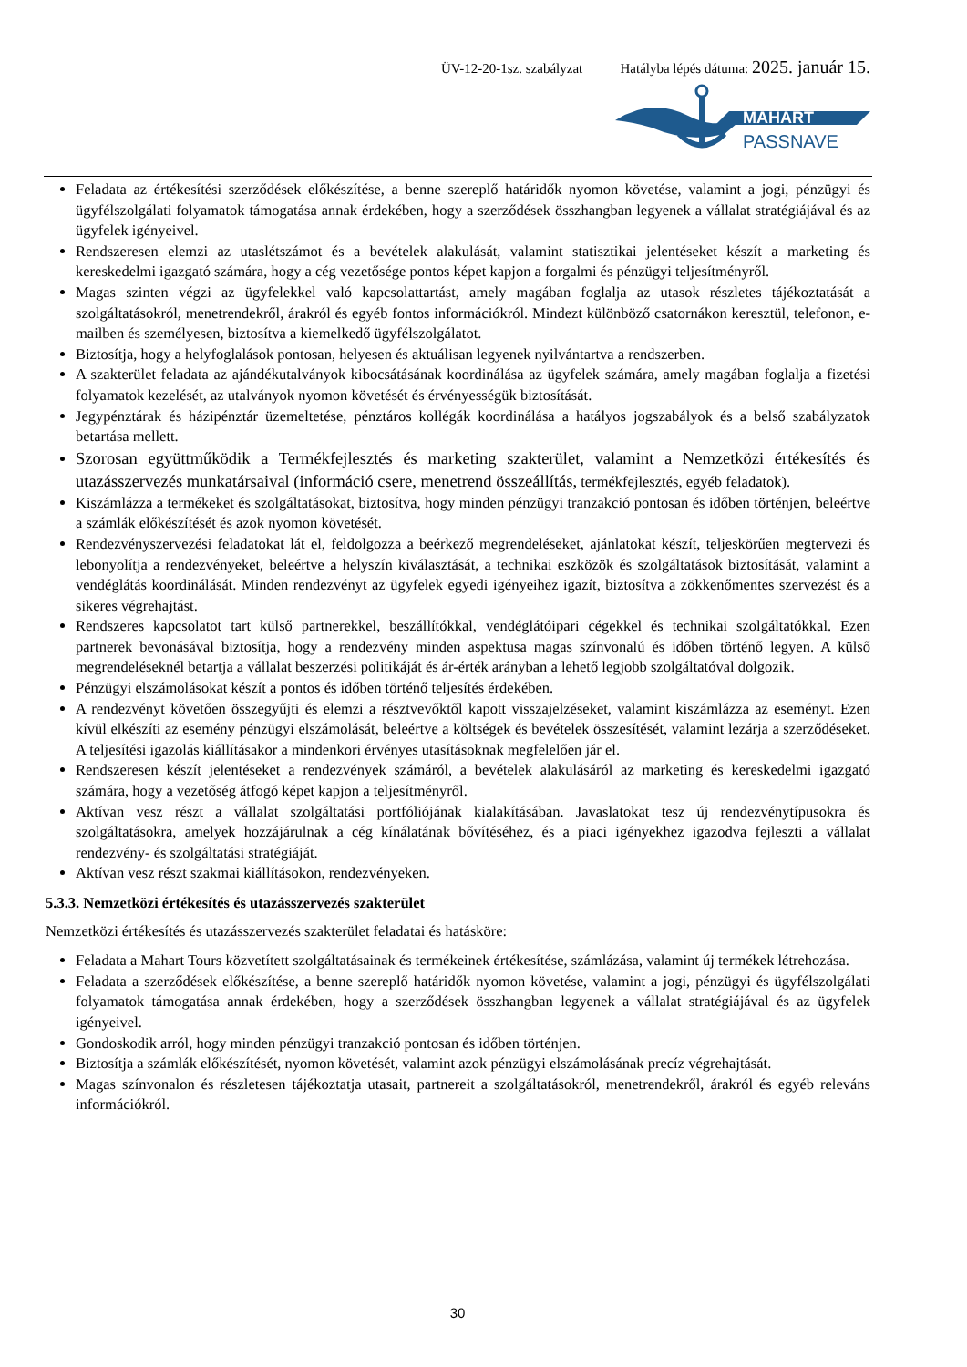ÜV-12-20-1sz. szabályzat Hatályba lépés dátuma: 2025. január 15.
MAHART
PASSNAVE
Feladata az értékesítési szerződések előkészítése, a benne szereplő határidők nyomon követése, valamint a jogi, pénzügyi és ügyfélszolgálati folyamatok támogatása annak érdekében, hogy a szerződések összhangban legyenek a vállalat stratégiájával és az ügyfelek igényeivel.
Rendszeresen elemzi az utaslétszámot és a bevételek alakulását, valamint statisztikai jelentéseket készít a marketing és kereskedelmi igazgató számára, hogy a cég vezetősége pontos képet kapjon a forgalmi és pénzügyi teljesítményről.
Magas szinten végzi az ügyfelekkel való kapcsolattartást, amely magában foglalja az utasok részletes tájékoztatását a szolgáltatásokról, menetrendekről, árakról és egyéb fontos információkról. Mindezt különböző csatornákon keresztül, telefonon, e-mailben és személyesen, biztosítva a kiemelkedő ügyfélszolgálatot.
Biztosítja, hogy a helyfoglalások pontosan, helyesen és aktuálisan legyenek nyilvántartva a rendszerben.
A szakterület feladata az ajándékutalványok kibocsátásának koordinálása az ügyfelek számára, amely magában foglalja a fizetési folyamatok kezelését, az utalványok nyomon követését és érvényességük biztosítását.
Jegypénztárak és házipénztár üzemeltetése, pénztáros kollégák koordinálása a hatályos jogszabályok és a belső szabályzatok betartása mellett.
Szorosan együttműködik a Termékfejlesztés és marketing szakterület, valamint a Nemzetközi értékesítés és utazásszervezés munkatársaival (információ csere, menetrend összeállítás, termékfejlesztés, egyéb feladatok).
Kiszámlázza a termékeket és szolgáltatásokat, biztosítva, hogy minden pénzügyi tranzakció pontosan és időben történjen, beleértve a számlák előkészítését és azok nyomon követését.
Rendezvényszervezési feladatokat lát el, feldolgozza a beérkező megrendeléseket, ajánlatokat készít, teljeskörűen megtervezi és lebonyolítja a rendezvényeket, beleértve a helyszín kiválasztását, a technikai eszközök és szolgáltatások biztosítását, valamint a vendéglátás koordinálását. Minden rendezvényt az ügyfelek egyedi igényeihez igazít, biztosítva a zökkenőmentes szervezést és a sikeres végrehajtást.
Rendszeres kapcsolatot tart külső partnerekkel, beszállítókkal, vendéglátóipari cégekkel és technikai szolgáltatókkal. Ezen partnerek bevonásával biztosítja, hogy a rendezvény minden aspektusa magas színvonalú és időben történő legyen. A külső megrendeléseknél betartja a vállalat beszerzési politikáját és ár-érték arányban a lehető legjobb szolgáltatóval dolgozik.
Pénzügyi elszámolásokat készít a pontos és időben történő teljesítés érdekében.
A rendezvényt követően összegyűjti és elemzi a résztvevőktől kapott visszajelzéseket, valamint kiszámlázza az eseményt. Ezen kívül elkészíti az esemény pénzügyi elszámolását, beleértve a költségek és bevételek összesítését, valamint lezárja a szerződéseket. A teljesítési igazolás kiállításakor a mindenkori érvényes utasításoknak megfelelően jár el.
Rendszeresen készít jelentéseket a rendezvények számáról, a bevételek alakulásáról az marketing és kereskedelmi igazgató számára, hogy a vezetőség átfogó képet kapjon a teljesítményről.
Aktívan vesz részt a vállalat szolgáltatási portfóliójának kialakításában. Javaslatokat tesz új rendezvénytípusokra és szolgáltatásokra, amelyek hozzájárulnak a cég kínálatának bővítéséhez, és a piaci igényekhez igazodva fejleszti a vállalat rendezvény- és szolgáltatási stratégiáját.
Aktívan vesz részt szakmai kiállításokon, rendezvényeken.
5.3.3. Nemzetközi értékesítés és utazásszervezés szakterület
Nemzetközi értékesítés és utazásszervezés szakterület feladatai és hatásköre:
Feladata a Mahart Tours közvetített szolgáltatásainak és termékeinek értékesítése, számlázása, valamint új termékek létrehozása.
Feladata a szerződések előkészítése, a benne szereplő határidők nyomon követése, valamint a jogi, pénzügyi és ügyfélszolgálati folyamatok támogatása annak érdekében, hogy a szerződések összhangban legyenek a vállalat stratégiájával és az ügyfelek igényeivel.
Gondoskodik arról, hogy minden pénzügyi tranzakció pontosan és időben történjen.
Biztosítja a számlák előkészítését, nyomon követését, valamint azok pénzügyi elszámolásának precíz végrehajtását.
Magas színvonalon és részletesen tájékoztatja utasait, partnereit a szolgáltatásokról, menetrendekről, árakról és egyéb releváns információkról.
30